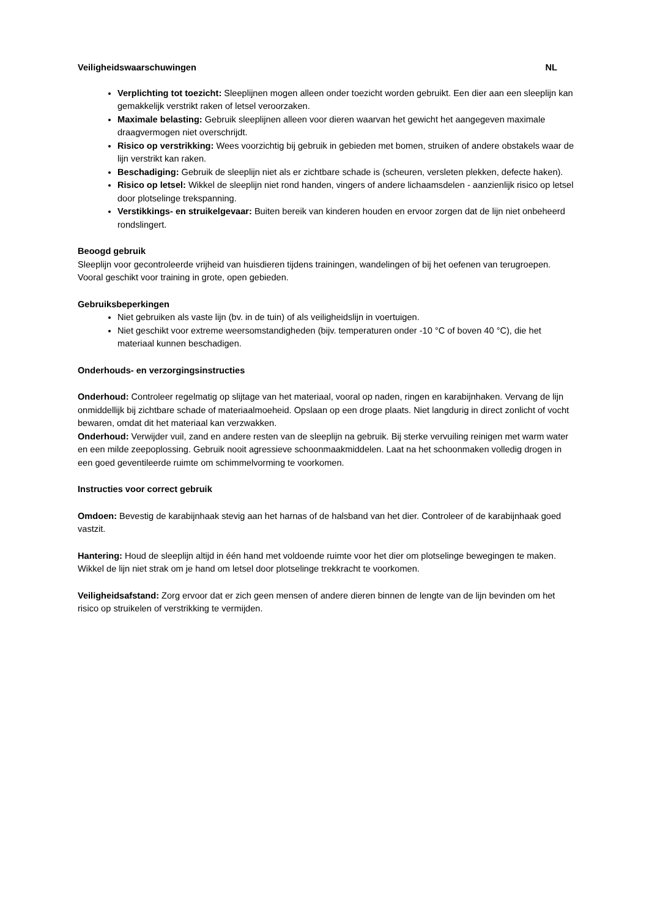Veiligheidswaarschuwingen NL
Verplichting tot toezicht: Sleeplijnen mogen alleen onder toezicht worden gebruikt. Een dier aan een sleeplijn kan gemakkelijk verstrikt raken of letsel veroorzaken.
Maximale belasting: Gebruik sleeplijnen alleen voor dieren waarvan het gewicht het aangegeven maximale draagvermogen niet overschrijdt.
Risico op verstrikking: Wees voorzichtig bij gebruik in gebieden met bomen, struiken of andere obstakels waar de lijn verstrikt kan raken.
Beschadiging: Gebruik de sleeplijn niet als er zichtbare schade is (scheuren, versleten plekken, defecte haken).
Risico op letsel: Wikkel de sleeplijn niet rond handen, vingers of andere lichaamsdelen - aanzienlijk risico op letsel door plotselinge trekspanning.
Verstikkings- en struikelgevaar: Buiten bereik van kinderen houden en ervoor zorgen dat de lijn niet onbeheerd rondslingert.
Beoogd gebruik
Sleeplijn voor gecontroleerde vrijheid van huisdieren tijdens trainingen, wandelingen of bij het oefenen van terugroepen. Vooral geschikt voor training in grote, open gebieden.
Gebruiksbeperkingen
Niet gebruiken als vaste lijn (bv. in de tuin) of als veiligheidslijn in voertuigen.
Niet geschikt voor extreme weersomstandigheden (bijv. temperaturen onder -10 °C of boven 40 °C), die het materiaal kunnen beschadigen.
Onderhouds- en verzorgingsinstructies
Onderhoud: Controleer regelmatig op slijtage van het materiaal, vooral op naden, ringen en karabijnhaken. Vervang de lijn onmiddellijk bij zichtbare schade of materiaalmoeheid. Opslaan op een droge plaats. Niet langdurig in direct zonlicht of vocht bewaren, omdat dit het materiaal kan verzwakken.
Onderhoud: Verwijder vuil, zand en andere resten van de sleeplijn na gebruik. Bij sterke vervuiling reinigen met warm water en een milde zeepoplossing. Gebruik nooit agressieve schoonmaakmiddelen. Laat na het schoonmaken volledig drogen in een goed geventileerde ruimte om schimmelvorming te voorkomen.
Instructies voor correct gebruik
Omdoen: Bevestig de karabijnhaak stevig aan het harnas of de halsband van het dier. Controleer of de karabijnhaak goed vastzit.
Hantering: Houd de sleeplijn altijd in één hand met voldoende ruimte voor het dier om plotselinge bewegingen te maken. Wikkel de lijn niet strak om je hand om letsel door plotselinge trekkracht te voorkomen.
Veiligheidsafstand: Zorg ervoor dat er zich geen mensen of andere dieren binnen de lengte van de lijn bevinden om het risico op struikelen of verstrikking te vermijden.